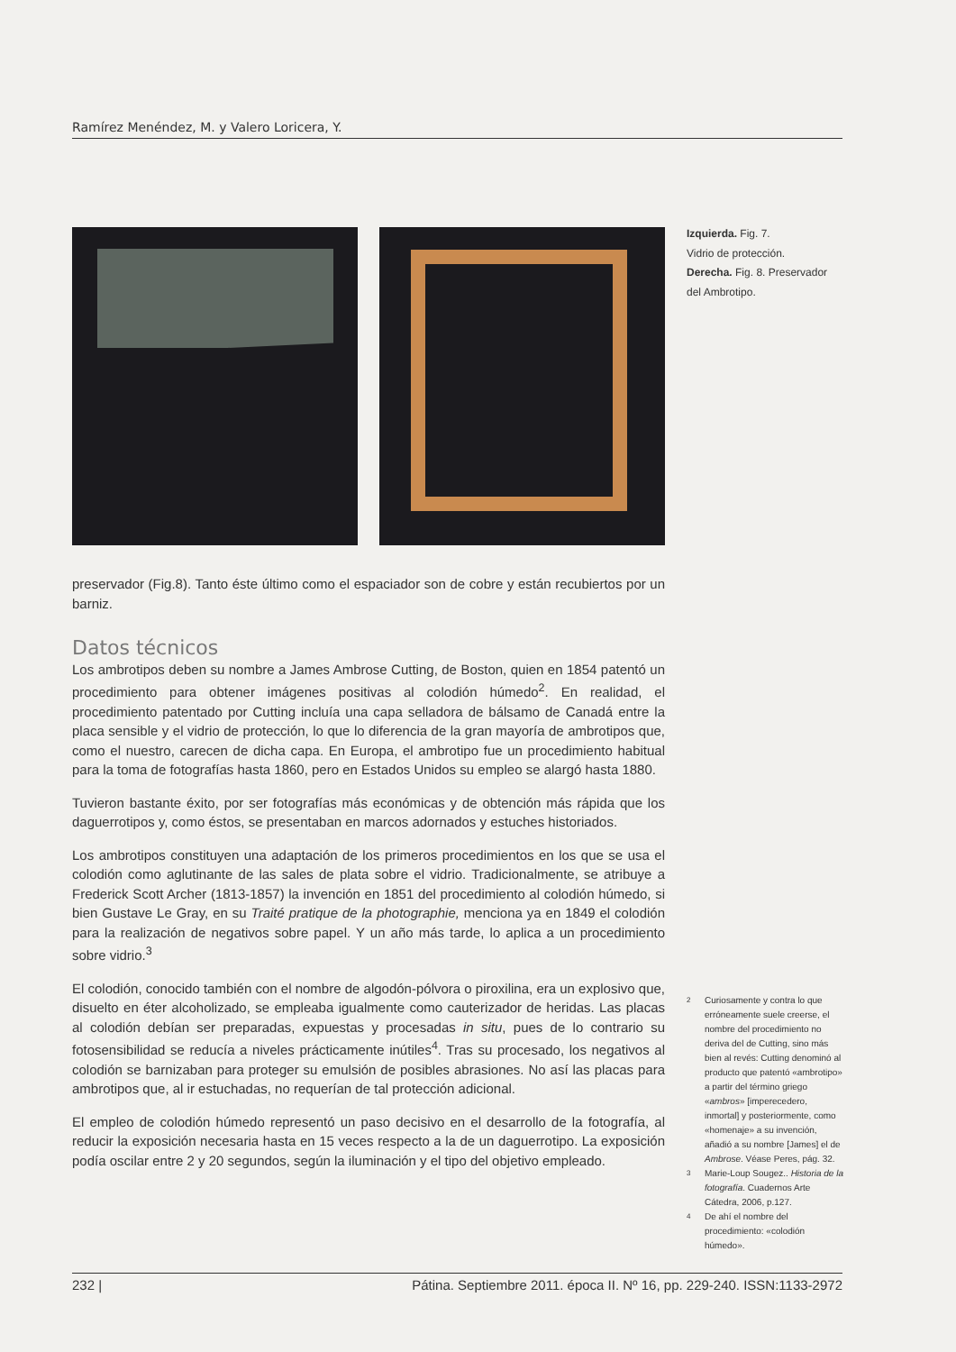Ramírez Menéndez, M. y Valero Loricera, Y.
Izquierda. Fig. 7.
Vidrio de protección.
Derecha. Fig. 8. Preservador del Ambrotipo.
preservador (Fig.8). Tanto éste último como el espaciador son de cobre y están recubiertos por un barniz.
Datos técnicos
Los ambrotipos deben su nombre a James Ambrose Cutting, de Boston, quien en 1854 patentó un procedimiento para obtener imágenes positivas al colodión húmedo<sup>2</sup>. En realidad, el procedimiento patentado por Cutting incluía una capa selladora de bálsamo de Canadá entre la placa sensible y el vidrio de protección, lo que lo diferencia de la gran mayoría de ambrotipos que, como el nuestro, carecen de dicha capa. En Europa, el ambrotipo fue un procedimiento habitual para la toma de fotografías hasta 1860, pero en Estados Unidos su empleo se alargó hasta 1880.
Tuvieron bastante éxito, por ser fotografías más económicas y de obtención más rápida que los daguerrotipos y, como éstos, se presentaban en marcos adornados y estuches historiados.
Los ambrotipos constituyen una adaptación de los primeros procedimientos en los que se usa el colodión como aglutinante de las sales de plata sobre el vidrio. Tradicionalmente, se atribuye a Frederick Scott Archer (1813-1857) la invención en 1851 del procedimiento al colodión húmedo, si bien Gustave Le Gray, en su Traité pratique de la photographie, menciona ya en 1849 el colodión para la realización de negativos sobre papel. Y un año más tarde, lo aplica a un procedimiento sobre vidrio.<sup>3</sup>
El colodión, conocido también con el nombre de algodón-pólvora o piroxilina, era un explosivo que, disuelto en éter alcoholizado, se empleaba igualmente como cauterizador de heridas. Las placas al colodión debían ser preparadas, expuestas y procesadas in situ, pues de lo contrario su fotosensibilidad se reducía a niveles prácticamente inútiles<sup>4</sup>. Tras su procesado, los negativos al colodión se barnizaban para proteger su emulsión de posibles abrasiones. No así las placas para ambrotipos que, al ir estuchadas, no requerían de tal protección adicional.
El empleo de colodión húmedo representó un paso decisivo en el desarrollo de la fotografía, al reducir la exposición necesaria hasta en 15 veces respecto a la de un daguerrotipo. La exposición podía oscilar entre 2 y 20 segundos, según la iluminación y el tipo del objetivo empleado.
2
Curiosamente y contra lo que erróneamente suele creerse, el nombre del procedimiento no deriva del de Cutting, sino más bien al revés: Cutting denominó al producto que patentó «ambrotipo» a partir del término griego «ambros» [imperecedero, inmortal] y posteriormente, como «homenaje» a su invención, añadió a su nombre [James] el de Ambrose. Véase Peres, pág. 32.
3
Marie-Loup Sougez.. Historia de la fotografía. Cuadernos Arte Cátedra, 2006, p.127.
4
De ahí el nombre del procedimiento: «colodión húmedo».
232 | Pátina. Septiembre 2011. época II. Nº 16, pp. 229-240. ISSN:1133-2972